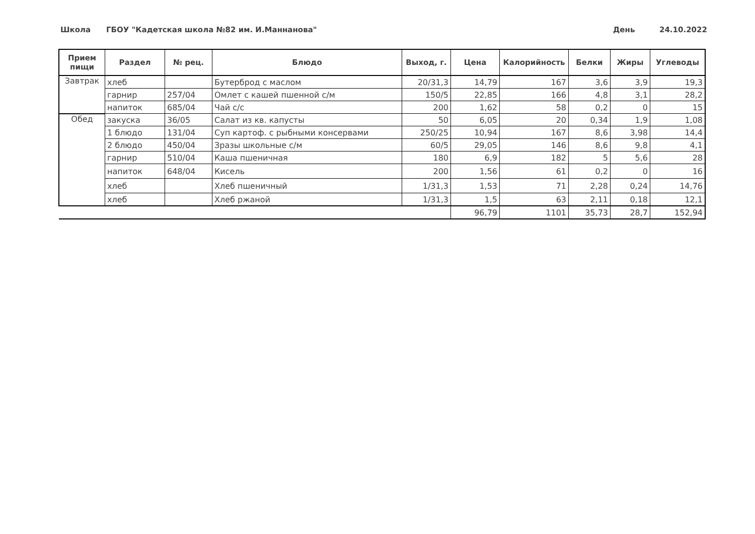Школа
ГБОУ "Кадетская школа №82 им. И.Маннанова"
День 24.10.2022
| Прием пищи | Раздел | № рец. | Блюдо | Выход, г. | Цена | Калорийность | Белки | Жиры | Углеводы |
| --- | --- | --- | --- | --- | --- | --- | --- | --- | --- |
| Завтрак | хлеб | | Бутерброд с маслом | 20/31,3 | 14,79 | 167 | 3,6 | 3,9 | 19,3 |
| | гарнир | 257/04 | Омлет с кашей пшенной с/м | 150/5 | 22,85 | 166 | 4,8 | 3,1 | 28,2 |
| | напиток | 685/04 | Чай с/с | 200 | 1,62 | 58 | 0,2 | 0 | 15 |
| Обед | закуска | 36/05 | Салат из кв. капусты | 50 | 6,05 | 20 | 0,34 | 1,9 | 1,08 |
| | 1 блюдо | 131/04 | Суп картоф. с рыбными консервами | 250/25 | 10,94 | 167 | 8,6 | 3,98 | 14,4 |
| | 2 блюдо | 450/04 | Зразы школьные с/м | 60/5 | 29,05 | 146 | 8,6 | 9,8 | 4,1 |
| | гарнир | 510/04 | Каша пшеничная | 180 | 6,9 | 182 | 5 | 5,6 | 28 |
| | напиток | 648/04 | Кисель | 200 | 1,56 | 61 | 0,2 | 0 | 16 |
| | хлеб | | Хлеб пшеничный | 1/31,3 | 1,53 | 71 | 2,28 | 0,24 | 14,76 |
| | хлеб | | Хлеб ржаной | 1/31,3 | 1,5 | 63 | 2,11 | 0,18 | 12,1 |
| | | | | | 96,79 | 1101 | 35,73 | 28,7 | 152,94 |